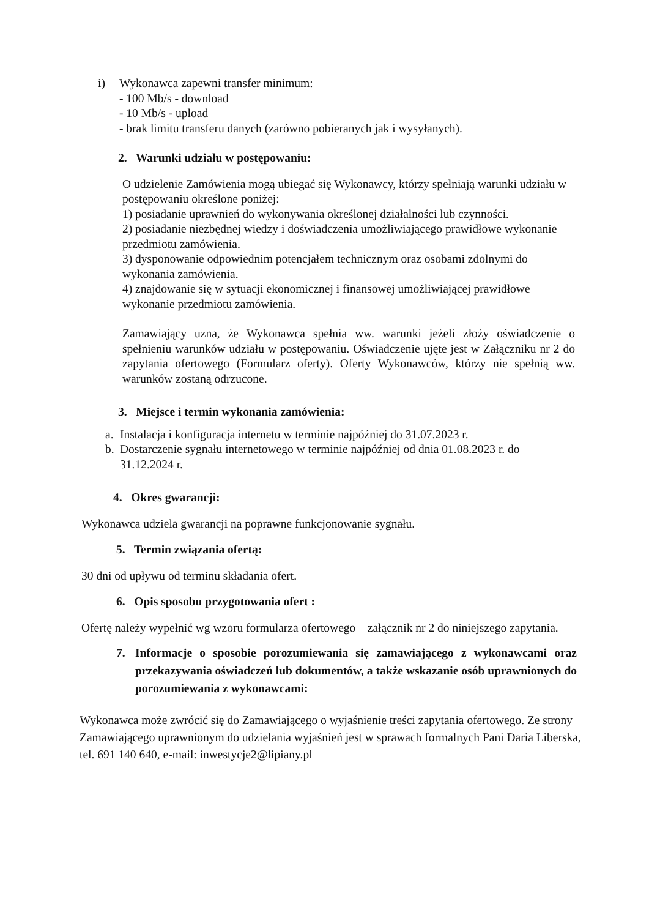i) Wykonawca zapewni transfer minimum:
- 100 Mb/s - download
- 10 Mb/s - upload
- brak limitu transferu danych (zarówno pobieranych jak i wysyłanych).
2. Warunki udziału w postępowaniu:
O udzielenie Zamówienia mogą ubiegać się Wykonawcy, którzy spełniają warunki udziału w postępowaniu określone poniżej:
1) posiadanie uprawnień do wykonywania określonej działalności lub czynności.
2) posiadanie niezbędnej wiedzy i doświadczenia umożliwiającego prawidłowe wykonanie przedmiotu zamówienia.
3) dysponowanie odpowiednim potencjałem technicznym oraz osobami zdolnymi do wykonania zamówienia.
4) znajdowanie się w sytuacji ekonomicznej i finansowej umożliwiającej prawidłowe wykonanie przedmiotu zamówienia.
Zamawiający uzna, że Wykonawca spełnia ww. warunki jeżeli złoży oświadczenie o spełnieniu warunków udziału w postępowaniu. Oświadczenie ujęte jest w Załączniku nr 2 do zapytania ofertowego (Formularz oferty). Oferty Wykonawców, którzy nie spełnią ww. warunków zostaną odrzucone.
3. Miejsce i termin wykonania zamówienia:
a. Instalacja i konfiguracja internetu w terminie najpóźniej do 31.07.2023 r.
b. Dostarczenie sygnału internetowego w terminie najpóźniej od dnia 01.08.2023 r. do 31.12.2024 r.
4. Okres gwarancji:
Wykonawca udziela gwarancji na poprawne funkcjonowanie sygnału.
5. Termin związania ofertą:
30 dni od upływu od terminu składania ofert.
6. Opis sposobu przygotowania ofert :
Ofertę należy wypełnić wg wzoru formularza ofertowego – załącznik nr 2 do niniejszego zapytania.
7. Informacje o sposobie porozumiewania się zamawiającego z wykonawcami oraz przekazywania oświadczeń lub dokumentów, a także wskazanie osób uprawnionych do porozumiewania z wykonawcami:
Wykonawca może zwrócić się do Zamawiającego o wyjaśnienie treści zapytania ofertowego. Ze strony Zamawiającego uprawnionym do udzielania wyjaśnień jest w sprawach formalnych Pani Daria Liberska, tel. 691 140 640, e-mail: inwestycje2@lipiany.pl